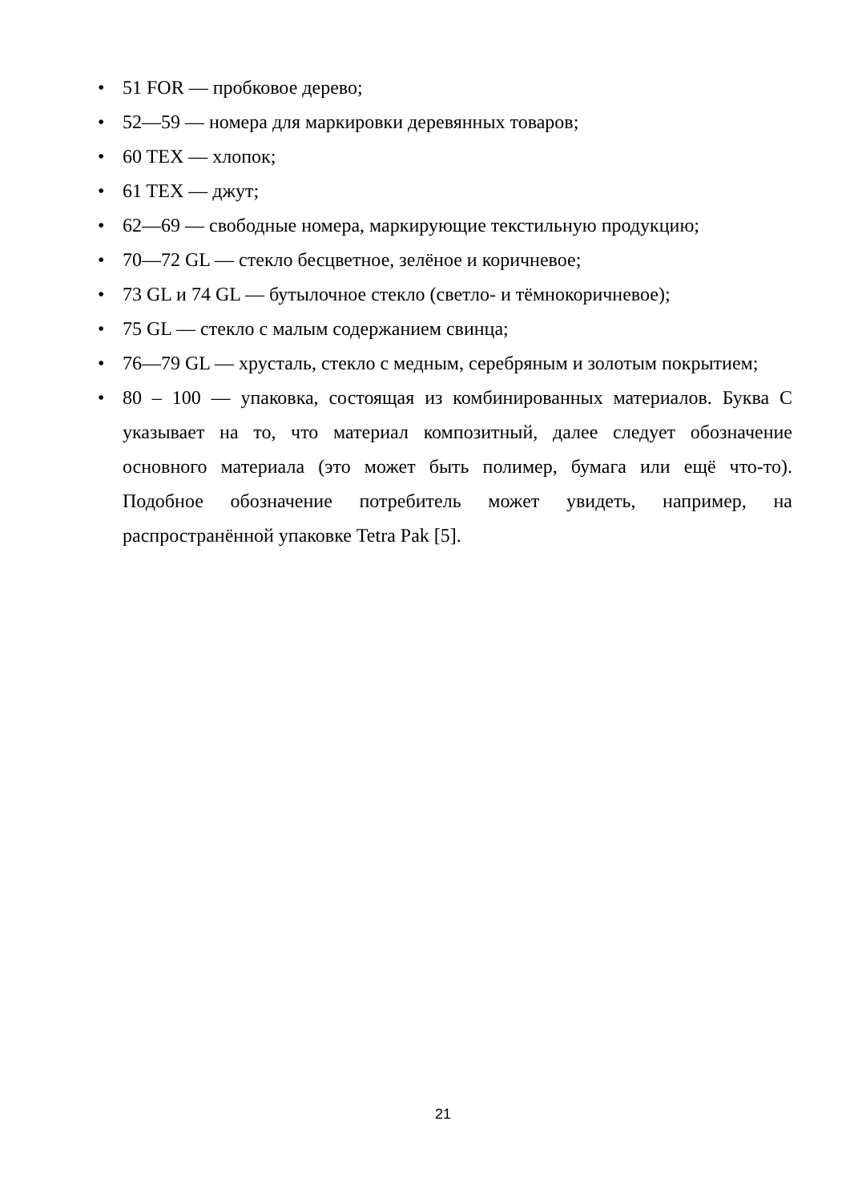• 51 FOR — пробковое дерево;
• 52—59 — номера для маркировки деревянных товаров;
• 60 TEX — хлопок;
• 61 TEX — джут;
• 62—69 — свободные номера, маркирующие текстильную продукцию;
• 70—72 GL — стекло бесцветное, зелёное и коричневое;
• 73 GL и 74 GL — бутылочное стекло (светло- и тёмнокоричневое);
• 75 GL — стекло с малым содержанием свинца;
• 76—79 GL — хрусталь, стекло с медным, серебряным и золотым покрытием;
• 80 – 100 — упаковка, состоящая из комбинированных материалов. Буква C указывает на то, что материал композитный, далее следует обозначение основного материала (это может быть полимер, бумага или ещё что-то). Подобное обозначение потребитель может увидеть, например, на распространённой упаковке Tetra Pak [5].
21